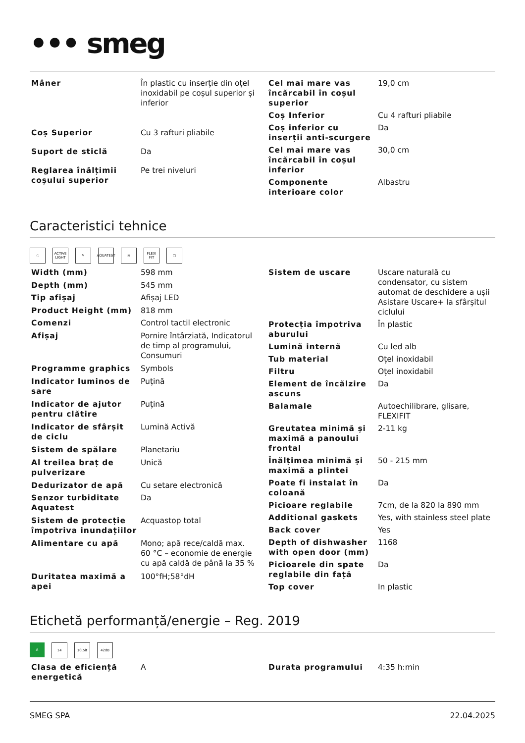••• smeg
| Mâner | În plastic cu inserție din oțel inoxidabil pe coșul superior și inferior |
| Coș Superior | Cu 3 rafturi pliabile |
| Suport de sticlă | Da |
| Reglarea înălțimii coșului superior | Pe trei niveluri |
| Cel mai mare vas încărcabil în coșul superior | 19,0 cm |
| Coș Inferior | Cu 4 rafturi pliabile |
| Coș inferior cu inserții anti-scurgere | Da |
| Cel mai mare vas încărcabil în coșul inferior | 30,0 cm |
| Componente interioare color | Albastru |
Caracteristici tehnice
◌ ACTIVE LIGHT
✎ AQUATEST
≋ FLEXI FIT
▢
| Width (mm) | 598 mm |
| Depth (mm) | 545 mm |
| Tip afișaj | Afișaj LED |
| Product Height (mm) | 818 mm |
| Comenzi | Control tactil electronic |
| Afișaj | Pornire întârziată, Indicatorul de timp al programului, Consumuri |
| Programme graphics | Symbols |
| Indicator luminos de sare | Puțină |
| Indicator de ajutor pentru clătire | Puțină |
| Indicator de sfârșit de ciclu | Lumină Activă |
| Sistem de spălare | Planetariu |
| Al treilea braț de pulverizare | Unică |
| Dedurizator de apă | Cu setare electronică |
| Senzor turbiditate Aquatest | Da |
| Sistem de protecție împotriva inundațiilor | Acquastop total |
| Alimentare cu apă | Mono; apă rece/caldă max. 60 °C – economie de energie cu apă caldă de până la 35 % |
| Duritatea maximă a apei | 100°fH;58°dH |
| Sistem de uscare | Uscare naturală cu condensator, cu sistem automat de deschidere a ușii Asistare Uscare+ la sfârșitul ciclului |
| Protecția împotriva aburului | În plastic |
| Lumină internă | Cu led alb |
| Tub material | Oțel inoxidabil |
| Filtru | Oțel inoxidabil |
| Element de încălzire ascuns | Da |
| Balamale | Autoechilibrare, glisare, FLEXIFIT |
| Greutatea minimă și maximă a panoului frontal | 2-11 kg |
| Înălțimea minimă și maximă a plintei | 50 - 215 mm |
| Poate fi instalat în coloană | Da |
| Picioare reglabile | 7cm, de la 820 la 890 mm |
| Additional gaskets | Yes, with stainless steel plate |
| Back cover | Yes |
| Depth of dishwasher with open door (mm) | 1168 |
| Picioarele din spate reglabile din față | Da |
| Top cover | In plastic |
Etichetă performanță/energie – Reg. 2019
A 14 10,5lt 42dB
| Clasa de eficiență energetică | A |
| Durata programului | 4:35 h:min |
SMEG SPA 22.04.2025